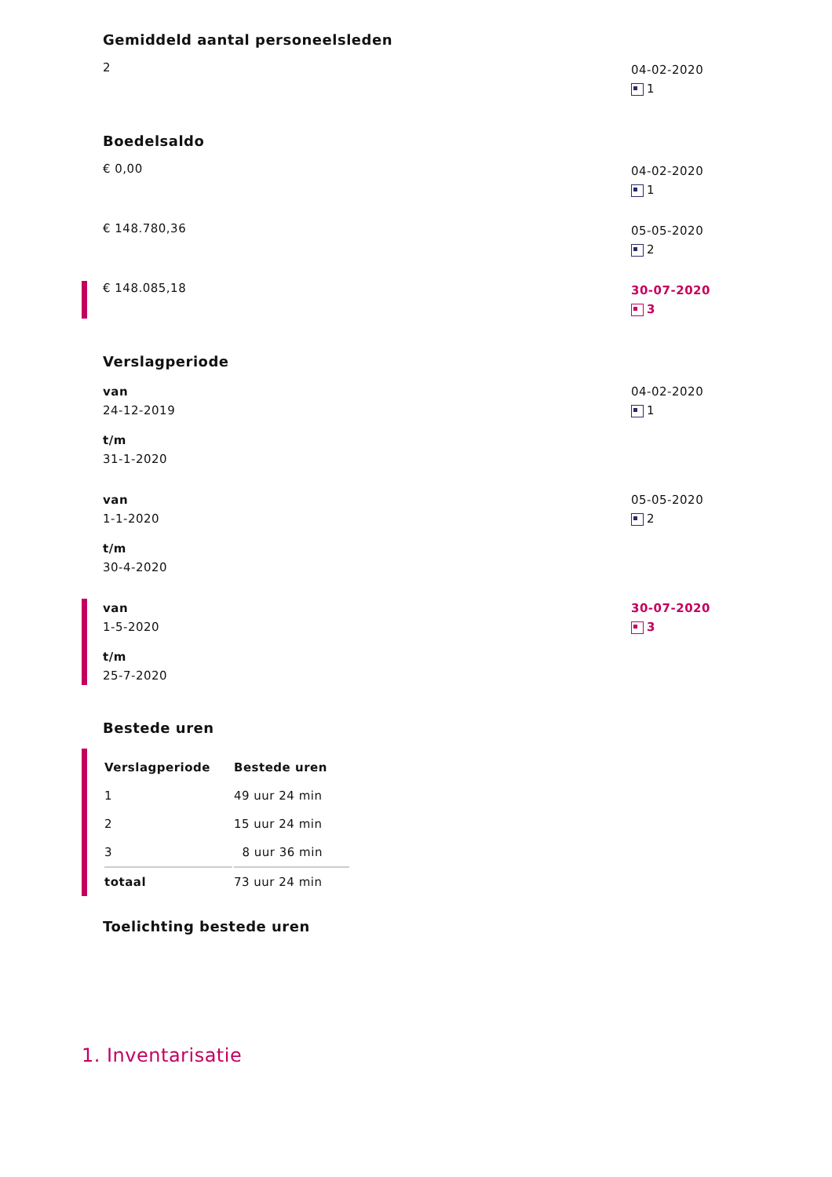Gemiddeld aantal personeelsleden
2
04-02-2020
1
Boedelsaldo
€ 0,00
04-02-2020
1
€ 148.780,36
05-05-2020
2
€ 148.085,18
30-07-2020
3
Verslagperiode
van
24-12-2019
t/m
31-1-2020
04-02-2020
1
van
1-1-2020
t/m
30-4-2020
05-05-2020
2
van
1-5-2020
t/m
25-7-2020
30-07-2020
3
Bestede uren
| Verslagperiode | Bestede uren |
| --- | --- |
| 1 | 49 uur 24 min |
| 2 | 15 uur 24 min |
| 3 | 8 uur 36 min |
| totaal | 73 uur 24 min |
Toelichting bestede uren
1. Inventarisatie